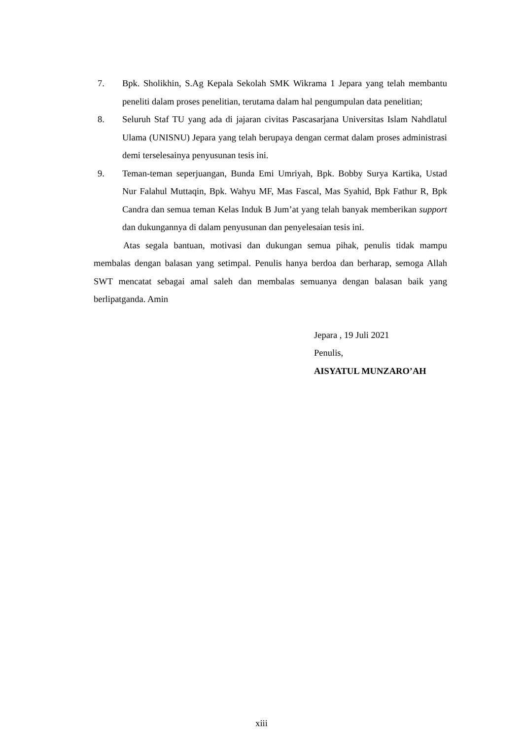7. Bpk. Sholikhin, S.Ag Kepala Sekolah SMK Wikrama 1 Jepara yang telah membantu peneliti dalam proses penelitian, terutama dalam hal pengumpulan data penelitian;
8. Seluruh Staf TU yang ada di jajaran civitas Pascasarjana Universitas Islam Nahdlatul Ulama (UNISNU) Jepara yang telah berupaya dengan cermat dalam proses administrasi demi terselesainya penyusunan tesis ini.
9. Teman-teman seperjuangan, Bunda Emi Umriyah, Bpk. Bobby Surya Kartika, Ustad Nur Falahul Muttaqin, Bpk. Wahyu MF, Mas Fascal, Mas Syahid, Bpk Fathur R, Bpk Candra dan semua teman Kelas Induk B Jum’at yang telah banyak memberikan support dan dukungannya di dalam penyusunan dan penyelesaian tesis ini.
Atas segala bantuan, motivasi dan dukungan semua pihak, penulis tidak mampu membalas dengan balasan yang setimpal. Penulis hanya berdoa dan berharap, semoga Allah SWT mencatat sebagai amal saleh dan membalas semuanya dengan balasan baik yang berlipatganda. Amin
Jepara , 19 Juli 2021
Penulis,
AISYATUL MUNZARO’AH
xiii